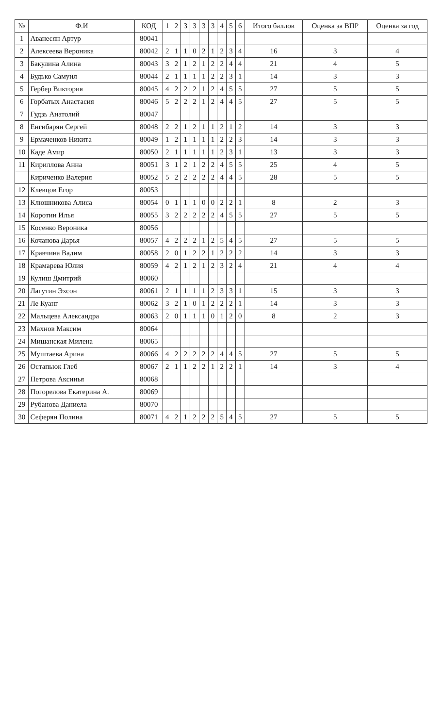| № | Ф.И | КОД | 1 | 2 | 3 | 3 | 3 | 3 | 4 | 5 | 6 | Итого баллов | Оценка за ВПР | Оценка за год |
| --- | --- | --- | --- | --- | --- | --- | --- | --- | --- | --- | --- | --- | --- | --- |
| 1 | Аванесян Артур | 80041 | | | | | | | | | | | | |
| 2 | Алексеева Вероника | 80042 | 2 | 1 | 1 | 0 | 2 | 1 | 2 | 3 | 4 | 16 | 3 | 4 |
| 3 | Бакулина Алина | 80043 | 3 | 2 | 1 | 2 | 1 | 2 | 2 | 4 | 4 | 21 | 4 | 5 |
| 4 | Будько Самуил | 80044 | 2 | 1 | 1 | 1 | 1 | 2 | 2 | 3 | 1 | 14 | 3 | 3 |
| 5 | Гербер Виктория | 80045 | 4 | 2 | 2 | 2 | 1 | 2 | 4 | 5 | 5 | 27 | 5 | 5 |
| 6 | Горбатых Анастасия | 80046 | 5 | 2 | 2 | 2 | 1 | 2 | 4 | 4 | 5 | 27 | 5 | 5 |
| 7 | Гудзь Анатолий | 80047 | | | | | | | | | | | | |
| 8 | Енгибарян Сергей | 80048 | 2 | 2 | 1 | 2 | 1 | 1 | 2 | 1 | 2 | 14 | 3 | 3 |
| 9 | Ермаченков Никита | 80049 | 1 | 2 | 1 | 1 | 1 | 1 | 2 | 2 | 3 | 14 | 3 | 3 |
| 10 | Каде Амир | 80050 | 2 | 1 | 1 | 1 | 1 | 1 | 2 | 3 | 1 | 13 | 3 | 3 |
| 11 | Кириллова Анна | 80051 | 3 | 1 | 2 | 1 | 2 | 2 | 4 | 5 | 5 | 25 | 4 | 5 |
| | Кириченко Валерия | 80052 | 5 | 2 | 2 | 2 | 2 | 2 | 4 | 4 | 5 | 28 | 5 | 5 |
| 12 | Клевцов Егор | 80053 | | | | | | | | | | | | |
| 13 | Клюшникова Алиса | 80054 | 0 | 1 | 1 | 1 | 0 | 0 | 2 | 2 | 1 | 8 | 2 | 3 |
| 14 | Коротин Илья | 80055 | 3 | 2 | 2 | 2 | 2 | 2 | 4 | 5 | 5 | 27 | 5 | 5 |
| 15 | Косенко Вероника | 80056 | | | | | | | | | | | | |
| 16 | Кочанова Дарья | 80057 | 4 | 2 | 2 | 2 | 1 | 2 | 5 | 4 | 5 | 27 | 5 | 5 |
| 17 | Кравчина Вадим | 80058 | 2 | 0 | 1 | 2 | 2 | 1 | 2 | 2 | 2 | 14 | 3 | 3 |
| 18 | Крамарева Юлия | 80059 | 4 | 2 | 1 | 2 | 1 | 2 | 3 | 2 | 4 | 21 | 4 | 4 |
| 19 | Кулиш Дмитрий | 80060 | | | | | | | | | | | | |
| 20 | Лагутин Эхсон | 80061 | 2 | 1 | 1 | 1 | 1 | 2 | 3 | 3 | 1 | 15 | 3 | 3 |
| 21 | Ле Куанг | 80062 | 3 | 2 | 1 | 0 | 1 | 2 | 2 | 2 | 1 | 14 | 3 | 3 |
| 22 | Мальцева Александра | 80063 | 2 | 0 | 1 | 1 | 1 | 0 | 1 | 2 | 0 | 8 | 2 | 3 |
| 23 | Махнов Максим | 80064 | | | | | | | | | | | | |
| 24 | Мишанская Милена | 80065 | | | | | | | | | | | | |
| 25 | Муштаева Арина | 80066 | 4 | 2 | 2 | 2 | 2 | 2 | 4 | 4 | 5 | 27 | 5 | 5 |
| 26 | Остапьюк Глеб | 80067 | 2 | 1 | 1 | 2 | 2 | 1 | 2 | 2 | 1 | 14 | 3 | 4 |
| 27 | Петрова Аксинья | 80068 | | | | | | | | | | | | |
| 28 | Погорелова Екатерина А. | 80069 | | | | | | | | | | | | |
| 29 | Рубанова Даниела | 80070 | | | | | | | | | | | | |
| 30 | Сеферян Полина | 80071 | 4 | 2 | 1 | 2 | 2 | 2 | 5 | 4 | 5 | 27 | 5 | 5 |